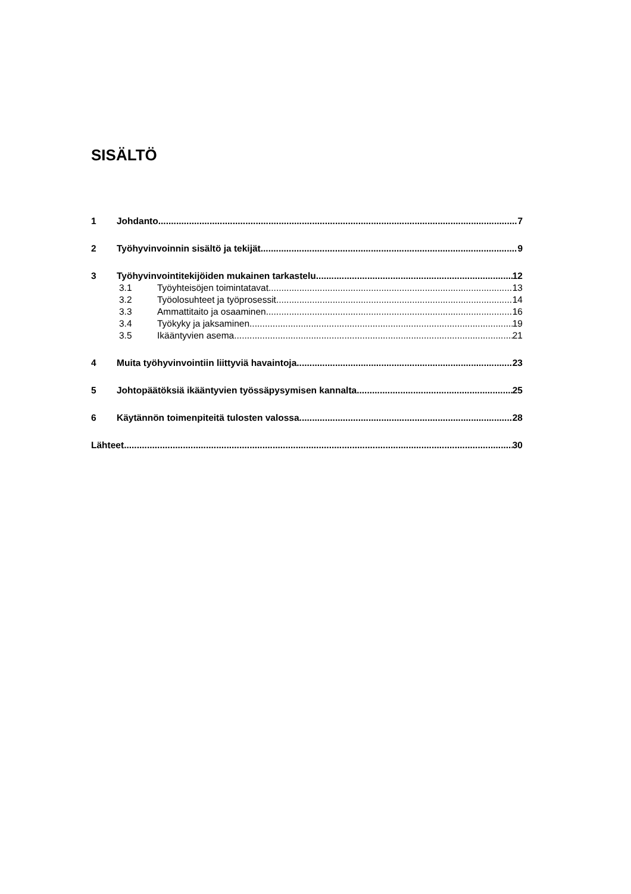SISÄLTÖ
1 Johdanto 7
2 Työhyvinvoinnin sisältö ja tekijät 9
3 Työhyvinvointitekijöiden mukainen tarkastelu 12
3.1 Työyhteisöjen toimintatavat 13
3.2 Työolosuhteet ja työprosessit 14
3.3 Ammattitaito ja osaaminen 16
3.4 Työkyky ja jaksaminen 19
3.5 Ikääntyvien asema 21
4 Muita työhyvinvointiin liittyviä havaintoja 23
5 Johtopäätöksiä ikääntyvien työssäpysymisen kannalta 25
6 Käytännön toimenpiteitä tulosten valossa 28
Lähteet 30